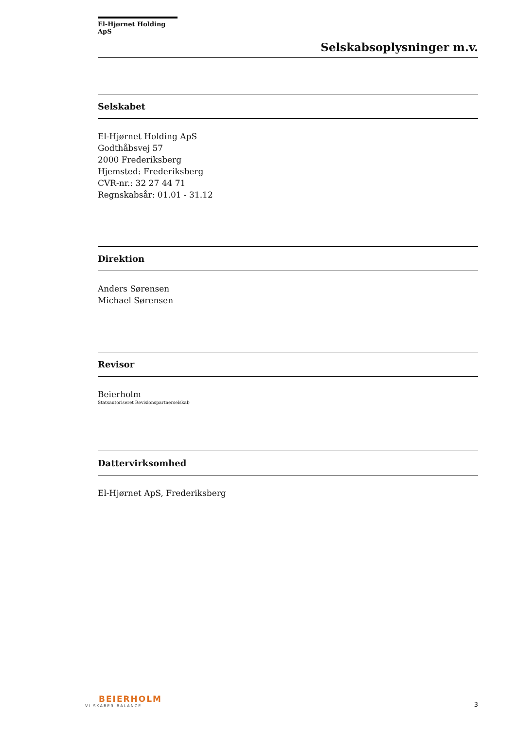El-Hjørnet Holding ApS
Selskabsoplysninger m.v.
Selskabet
El-Hjørnet Holding ApS
Godthåbsvej 57
2000 Frederiksberg
Hjemsted: Frederiksberg
CVR-nr.: 32 27 44 71
Regnskabsår: 01.01 - 31.12
Direktion
Anders Sørensen
Michael Sørensen
Revisor
Beierholm
Statsautoriseret Revisionspartnerselskab
Dattervirksomhed
El-Hjørnet ApS, Frederiksberg
BEIERHOLM
VI SKABER BALANCE
3